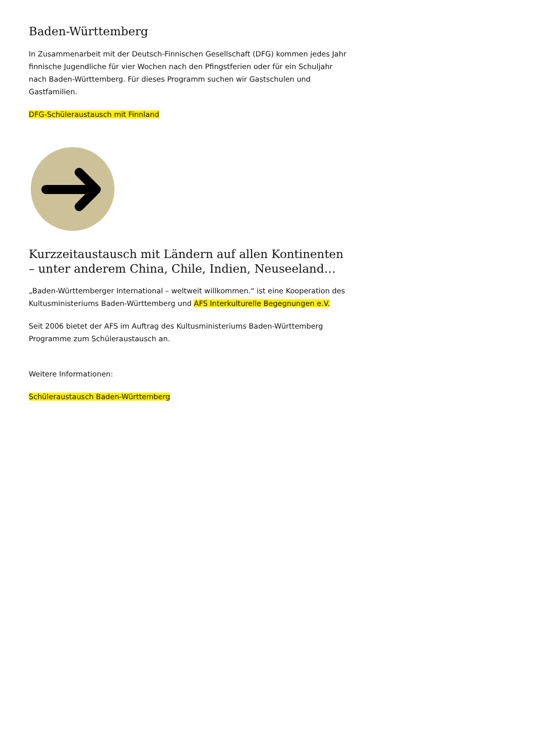Baden-Württemberg
In Zusammenarbeit mit der Deutsch-Finnischen Gesellschaft (DFG) kommen jedes Jahr finnische Jugendliche für vier Wochen nach den Pfingstferien oder für ein Schuljahr nach Baden-Württemberg. Für dieses Programm suchen wir Gastschulen und Gastfamilien.
DFG-Schüleraustausch mit Finnland
Kurzzeitaustausch mit Ländern auf allen Kontinenten – unter anderem China, Chile, Indien, Neuseeland…
„Baden-Württemberger International – weltweit willkommen.“ ist eine Kooperation des Kultusministeriums Baden-Württemberg und AFS Interkulturelle Begegnungen e.V.
Seit 2006 bietet der AFS im Auftrag des Kultusministeriums Baden-Württemberg Programme zum Schüleraustausch an.
Weitere Informationen:
Schüleraustausch Baden-Württemberg